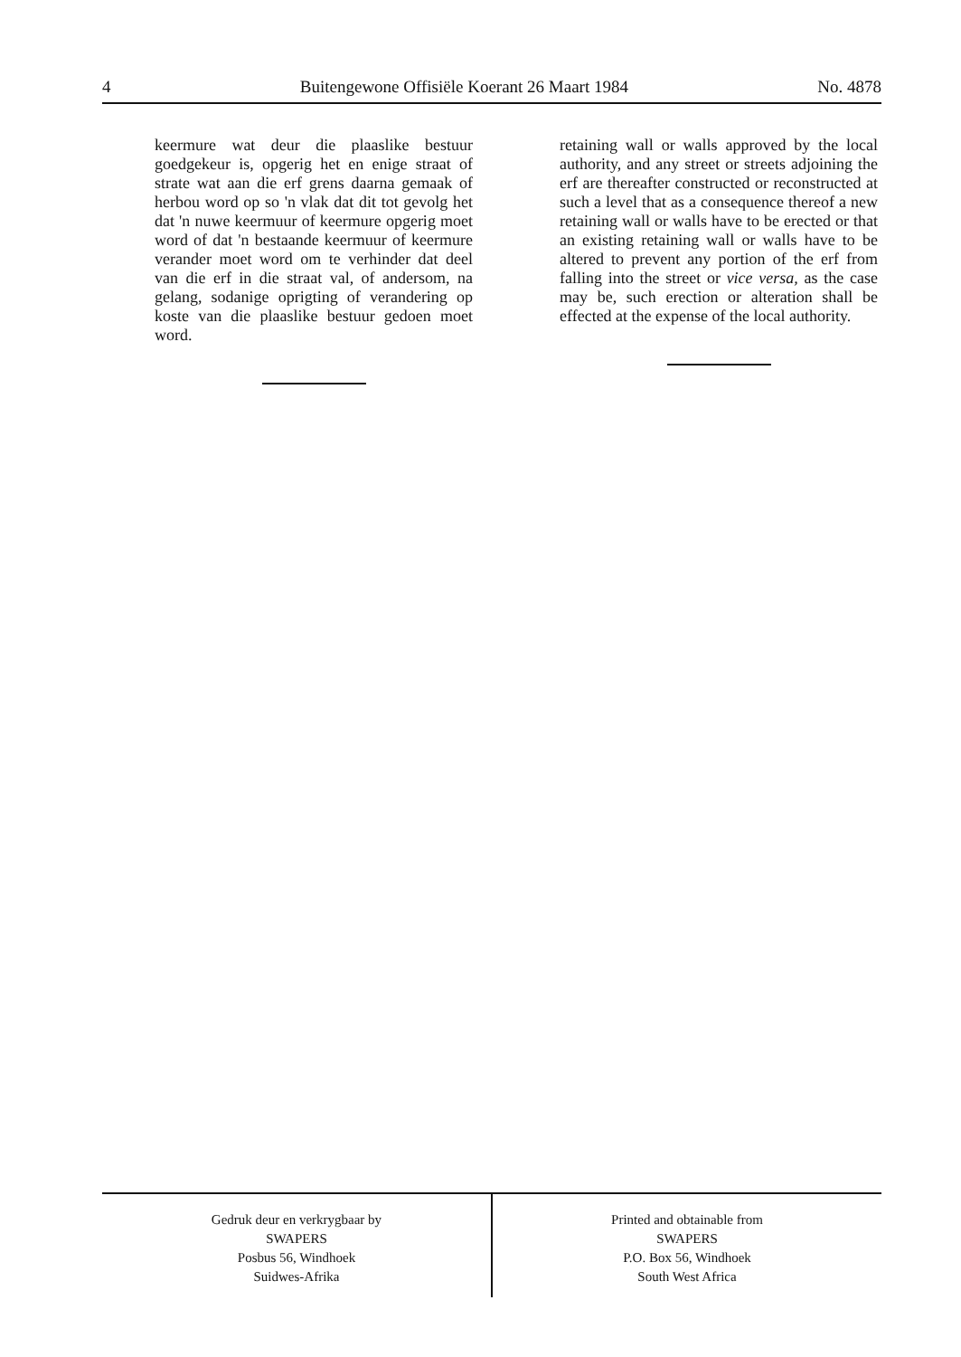4 Buitengewone Offisiële Koerant 26 Maart 1984 No. 4878
keermure wat deur die plaaslike bestuur goedgekeur is, opgerig het en enige straat of strate wat aan die erf grens daarna gemaak of herbou word op so 'n vlak dat dit tot gevolg het dat 'n nuwe keermuur of keermure opgerig moet word of dat 'n bestaande keermuur of keermure verander moet word om te verhinder dat deel van die erf in die straat val, of andersom, na gelang, sodanige oprigting of verandering op koste van die plaaslike bestuur gedoen moet word.
retaining wall or walls approved by the local authority, and any street or streets adjoining the erf are thereafter constructed or reconstructed at such a level that as a consequence thereof a new retaining wall or walls have to be erected or that an existing retaining wall or walls have to be altered to prevent any portion of the erf from falling into the street or vice versa, as the case may be, such erection or alteration shall be effected at the expense of the local authority.
Gedruk deur en verkrygbaar by
SWAPERS
Posbus 56, Windhoek
Suidwes-Afrika
Printed and obtainable from
SWAPERS
P.O. Box 56, Windhoek
South West Africa